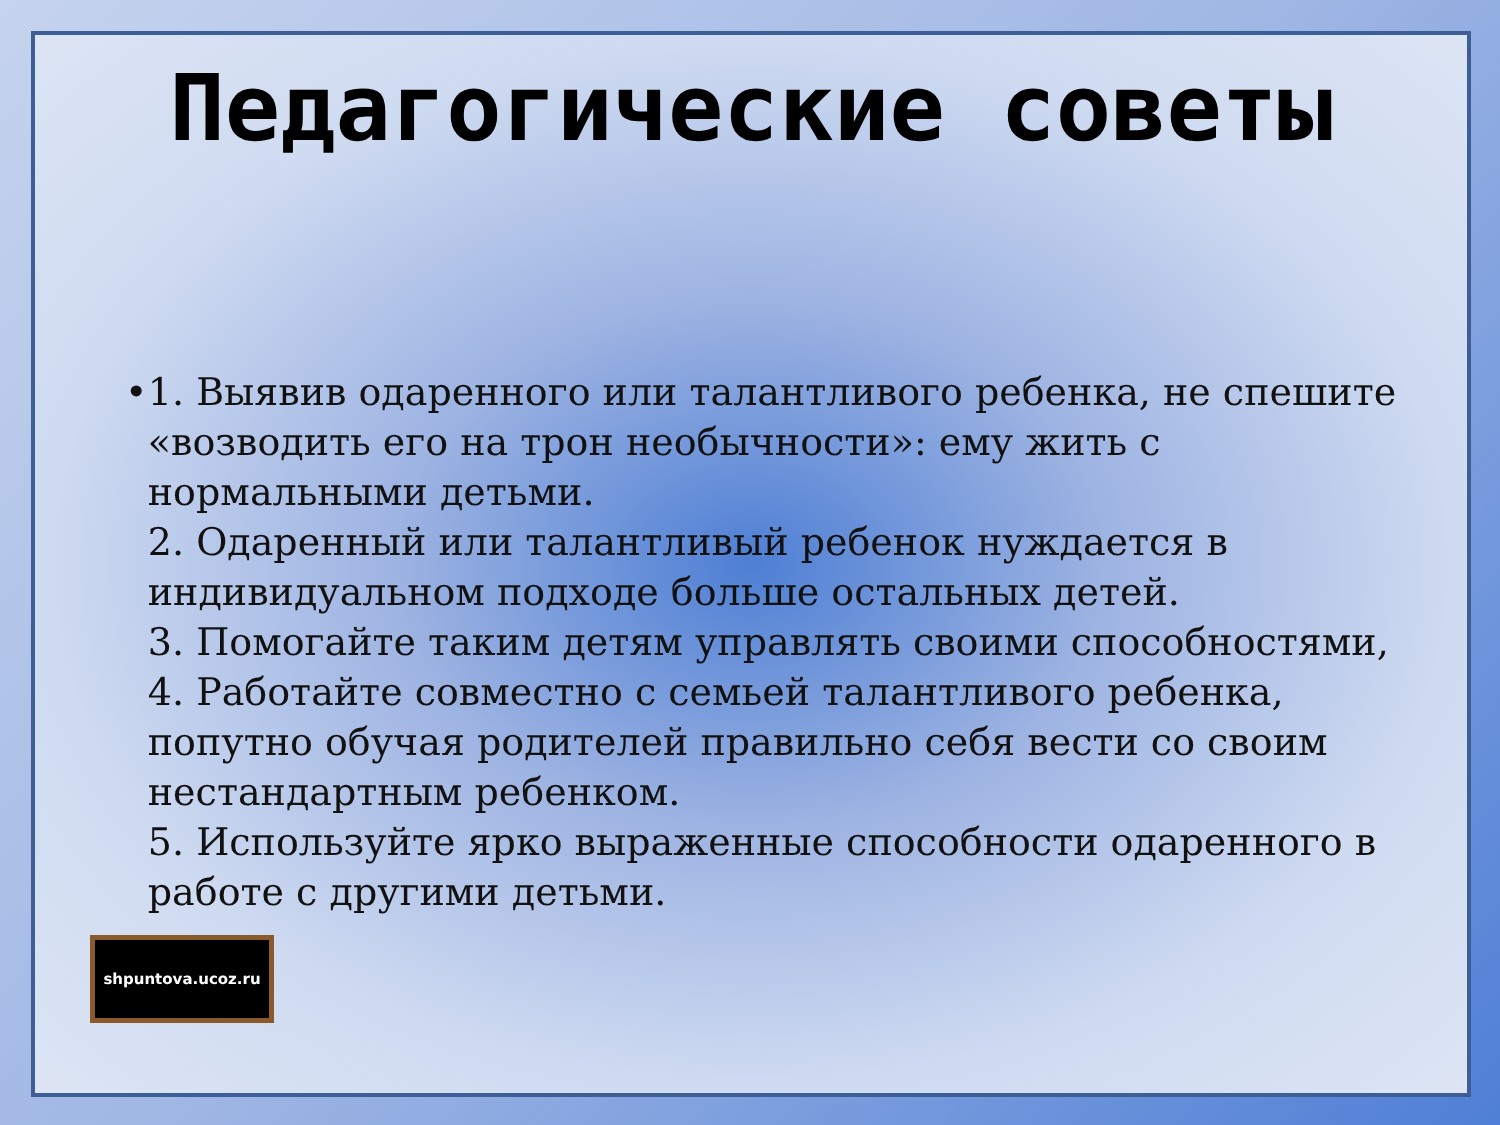Педагогические советы
• 1. Выявив одаренного или талантливого ребенка, не спешите «возводить его на трон необычности»: ему жить с нормальными детьми.
2. Одаренный или талантливый ребенок нуждается в индивидуальном подходе больше остальных детей.
3. Помогайте таким детям управлять своими способностями,
4. Работайте совместно с семьей талантливого ребенка, попутно обучая родителей правильно себя вести со своим нестандартным ребенком.
5. Используйте ярко выраженные способности одаренного в работе с другими детьми.
shpuntova.ucoz.ru